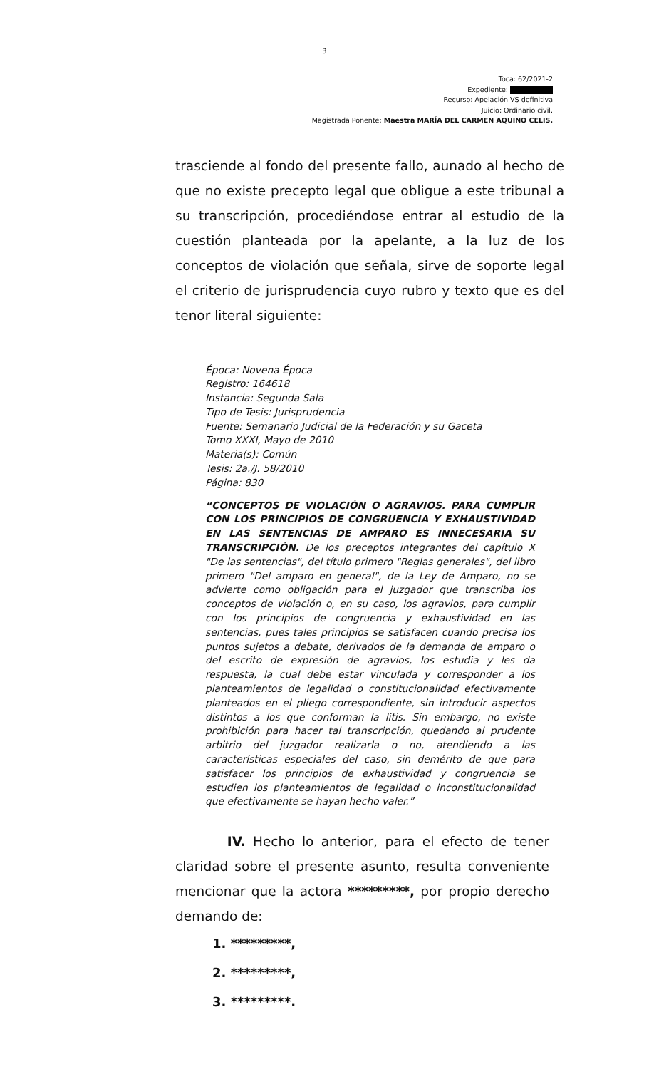3
Toca: 62/2021-2
Expediente:
Recurso: Apelación VS definitiva
Juicio: Ordinario civil.
Magistrada Ponente: Maestra MARÍA DEL CARMEN AQUINO CELIS.
trasciende al fondo del presente fallo, aunado al hecho de que no existe precepto legal que obligue a este tribunal a su transcripción, procediéndose entrar al estudio de la cuestión planteada por la apelante, a la luz de los conceptos de violación que señala, sirve de soporte legal el criterio de jurisprudencia cuyo rubro y texto que es del tenor literal siguiente:
Época: Novena Época
Registro: 164618
Instancia: Segunda Sala
Tipo de Tesis: Jurisprudencia
Fuente: Semanario Judicial de la Federación y su Gaceta
Tomo XXXI, Mayo de 2010
Materia(s): Común
Tesis: 2a./J. 58/2010
Página: 830
“CONCEPTOS DE VIOLACIÓN O AGRAVIOS. PARA CUMPLIR CON LOS PRINCIPIOS DE CONGRUENCIA Y EXHAUSTIVIDAD EN LAS SENTENCIAS DE AMPARO ES INNECESARIA SU TRANSCRIPCIÓN. De los preceptos integrantes del capítulo X "De las sentencias", del título primero "Reglas generales", del libro primero "Del amparo en general", de la Ley de Amparo, no se advierte como obligación para el juzgador que transcriba los conceptos de violación o, en su caso, los agravios, para cumplir con los principios de congruencia y exhaustividad en las sentencias, pues tales principios se satisfacen cuando precisa los puntos sujetos a debate, derivados de la demanda de amparo o del escrito de expresión de agravios, los estudia y les da respuesta, la cual debe estar vinculada y corresponder a los planteamientos de legalidad o constitucionalidad efectivamente planteados en el pliego correspondiente, sin introducir aspectos distintos a los que conforman la litis. Sin embargo, no existe prohibición para hacer tal transcripción, quedando al prudente arbitrio del juzgador realizarla o no, atendiendo a las características especiales del caso, sin demérito de que para satisfacer los principios de exhaustividad y congruencia se estudien los planteamientos de legalidad o inconstitucionalidad que efectivamente se hayan hecho valer.”
IV. Hecho lo anterior, para el efecto de tener claridad sobre el presente asunto, resulta conveniente mencionar que la actora *********, por propio derecho demando de:
1. *********,
2. *********,
3. *********.